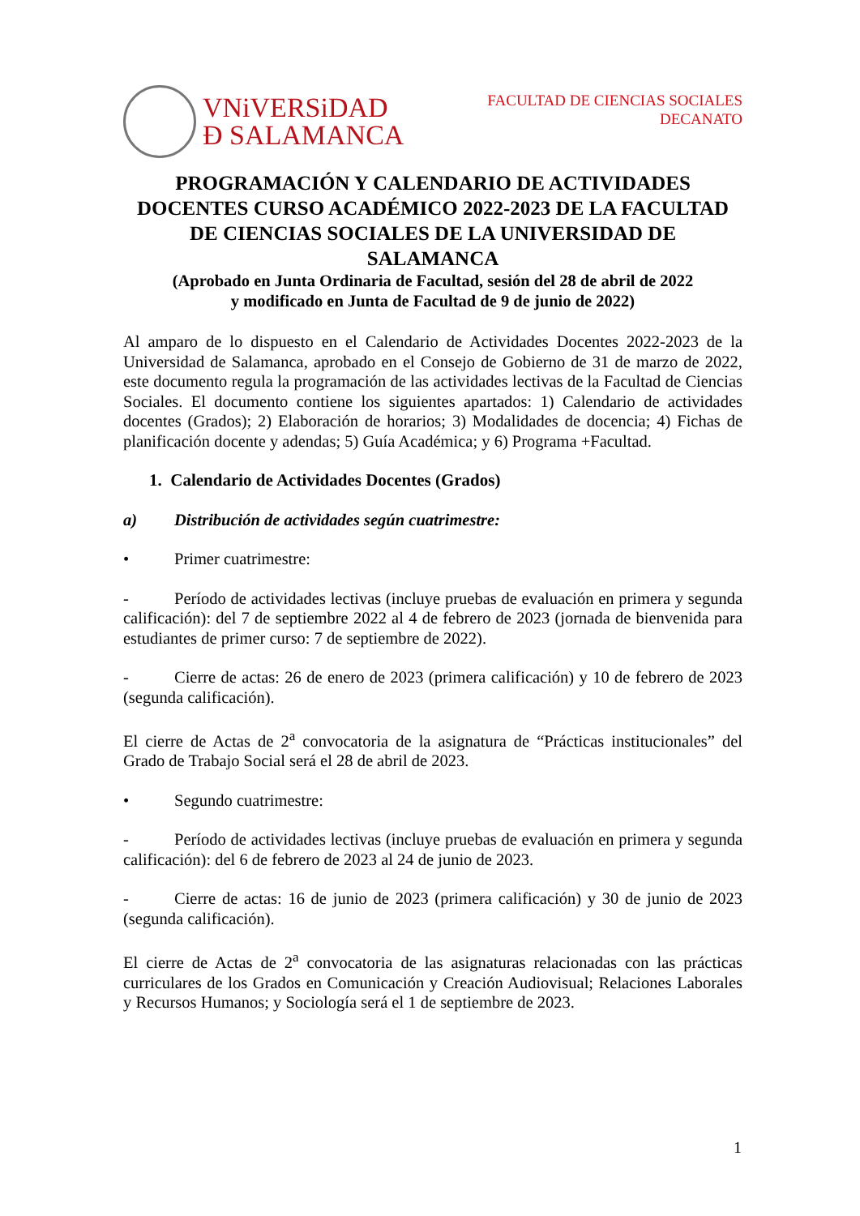VNiVERSiDAD
Ð SALAMANCA
FACULTAD DE CIENCIAS SOCIALES
DECANATO
PROGRAMACIÓN Y CALENDARIO DE ACTIVIDADES DOCENTES CURSO ACADÉMICO 2022-2023 DE LA FACULTAD DE CIENCIAS SOCIALES DE LA UNIVERSIDAD DE SALAMANCA
(Aprobado en Junta Ordinaria de Facultad, sesión del 28 de abril de 2022
y modificado en Junta de Facultad de 9 de junio de 2022)
Al amparo de lo dispuesto en el Calendario de Actividades Docentes 2022-2023 de la Universidad de Salamanca, aprobado en el Consejo de Gobierno de 31 de marzo de 2022, este documento regula la programación de las actividades lectivas de la Facultad de Ciencias Sociales. El documento contiene los siguientes apartados: 1) Calendario de actividades docentes (Grados); 2) Elaboración de horarios; 3) Modalidades de docencia; 4) Fichas de planificación docente y adendas; 5) Guía Académica; y 6) Programa +Facultad.
1. Calendario de Actividades Docentes (Grados)
a) Distribución de actividades según cuatrimestre:
• Primer cuatrimestre:
- Período de actividades lectivas (incluye pruebas de evaluación en primera y segunda calificación): del 7 de septiembre 2022 al 4 de febrero de 2023 (jornada de bienvenida para estudiantes de primer curso: 7 de septiembre de 2022).
- Cierre de actas: 26 de enero de 2023 (primera calificación) y 10 de febrero de 2023 (segunda calificación).
El cierre de Actas de 2<sup>a</sup> convocatoria de la asignatura de “Prácticas institucionales” del Grado de Trabajo Social será el 28 de abril de 2023.
• Segundo cuatrimestre:
- Período de actividades lectivas (incluye pruebas de evaluación en primera y segunda calificación): del 6 de febrero de 2023 al 24 de junio de 2023.
- Cierre de actas: 16 de junio de 2023 (primera calificación) y 30 de junio de 2023 (segunda calificación).
El cierre de Actas de 2<sup>a</sup> convocatoria de las asignaturas relacionadas con las prácticas curriculares de los Grados en Comunicación y Creación Audiovisual; Relaciones Laborales y Recursos Humanos; y Sociología será el 1 de septiembre de 2023.
1